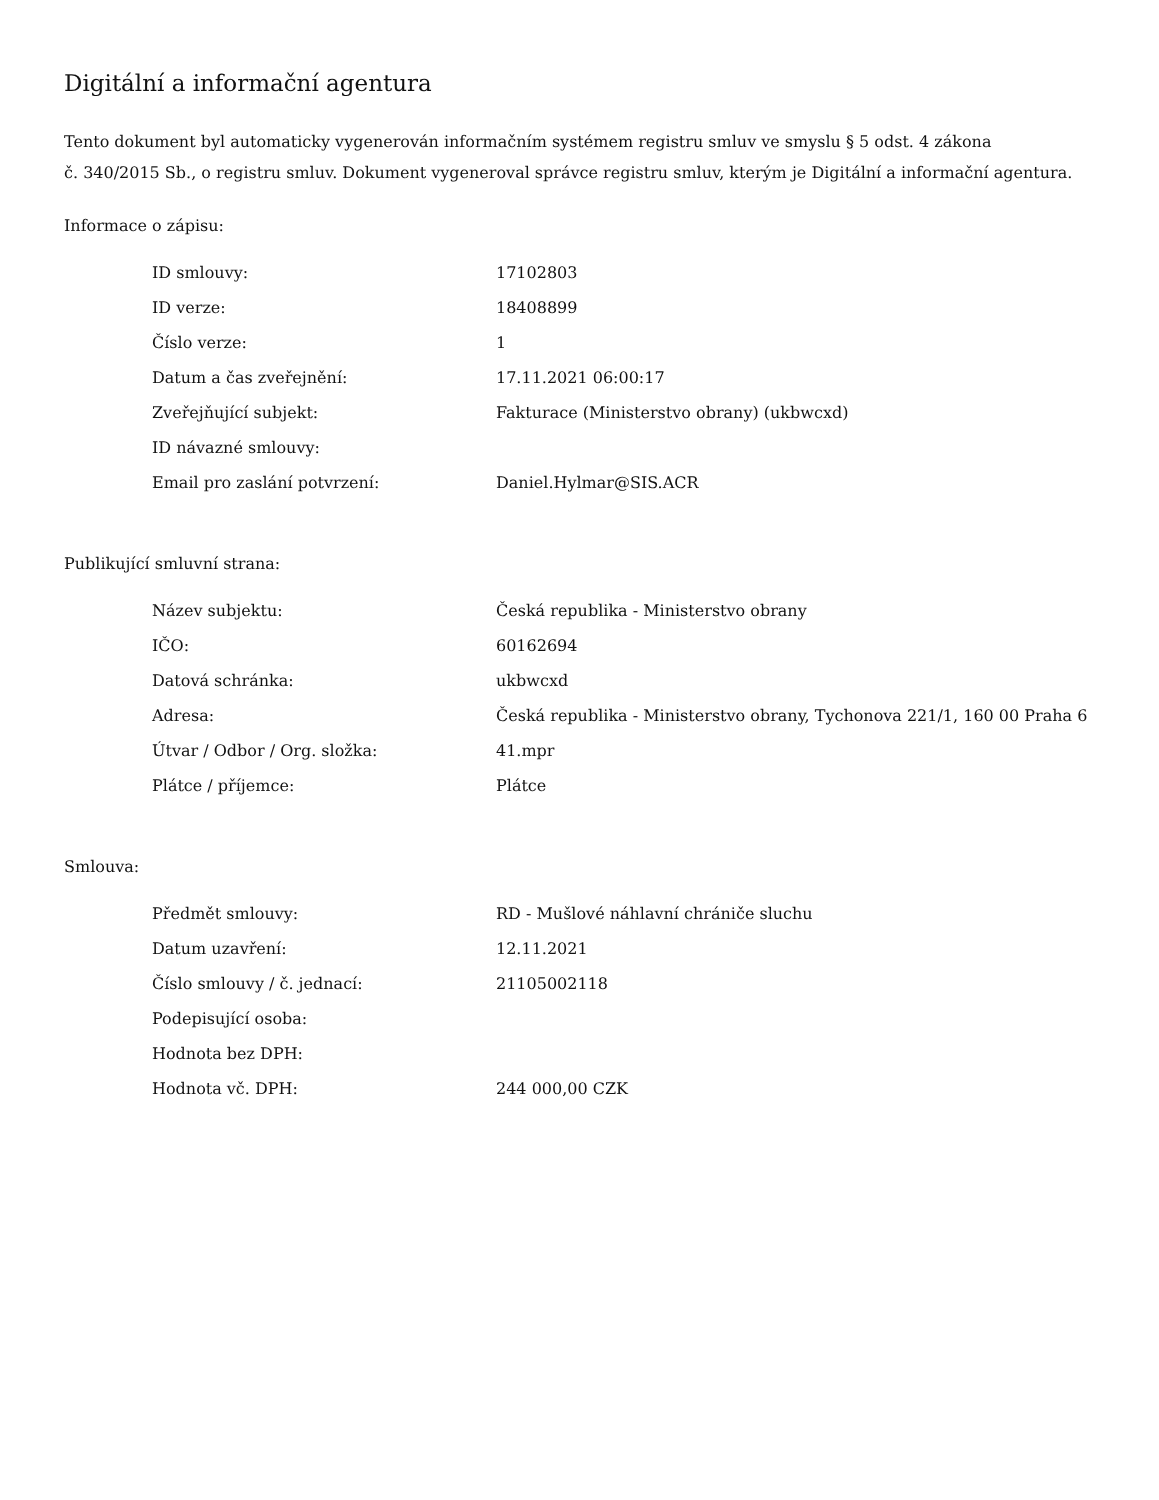Digitální a informační agentura
Tento dokument byl automaticky vygenerován informačním systémem registru smluv ve smyslu § 5 odst. 4 zákona
č. 340/2015 Sb., o registru smluv. Dokument vygeneroval správce registru smluv, kterým je Digitální a informační agentura.
Informace o zápisu:
| ID smlouvy: | 17102803 |
| ID verze: | 18408899 |
| Číslo verze: | 1 |
| Datum a čas zveřejnění: | 17.11.2021 06:00:17 |
| Zveřejňující subjekt: | Fakturace (Ministerstvo obrany) (ukbwcxd) |
| ID návazné smlouvy: | |
| Email pro zaslání potvrzení: | Daniel.Hylmar@SIS.ACR |
Publikující smluvní strana:
| Název subjektu: | Česká republika - Ministerstvo obrany |
| IČO: | 60162694 |
| Datová schránka: | ukbwcxd |
| Adresa: | Česká republika - Ministerstvo obrany, Tychonova 221/1, 160 00 Praha 6 |
| Útvar / Odbor / Org. složka: | 41.mpr |
| Plátce / příjemce: | Plátce |
Smlouva:
| Předmět smlouvy: | RD - Mušlové náhlavní chrániče sluchu |
| Datum uzavření: | 12.11.2021 |
| Číslo smlouvy / č. jednací: | 21105002118 |
| Podepisující osoba: | |
| Hodnota bez DPH: | |
| Hodnota vč. DPH: | 244 000,00 CZK |